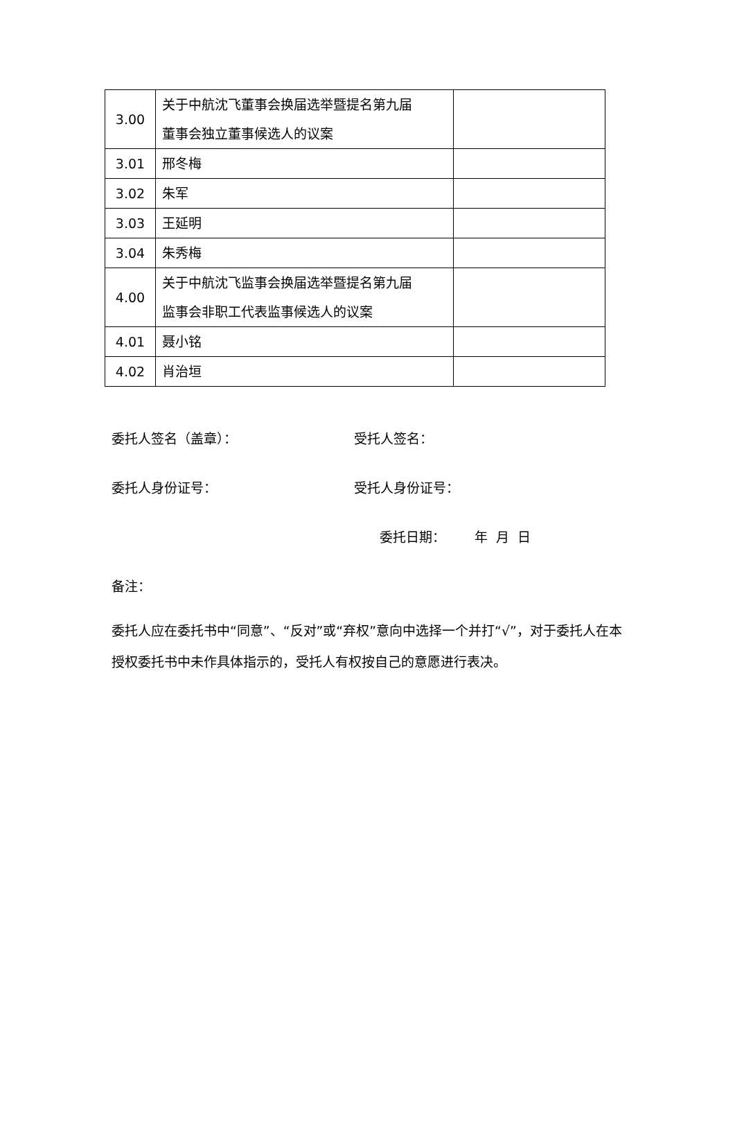| 3.00 | 关于中航沈飞董事会换届选举暨提名第九届 董事会独立董事候选人的议案 | |
| 3.01 | 邢冬梅 | |
| 3.02 | 朱军 | |
| 3.03 | 王延明 | |
| 3.04 | 朱秀梅 | |
| 4.00 | 关于中航沈飞监事会换届选举暨提名第九届 监事会非职工代表监事候选人的议案 | |
| 4.01 | 聂小铭 | |
| 4.02 | 肖治垣 | |
委托人签名（盖章）： 受托人签名：
委托人身份证号： 受托人身份证号：
委托日期： 年 月 日
备注：
委托人应在委托书中“同意”、“反对”或“弃权”意向中选择一个并打“√”，对于委托人在本授权委托书中未作具体指示的，受托人有权按自己的意愿进行表决。